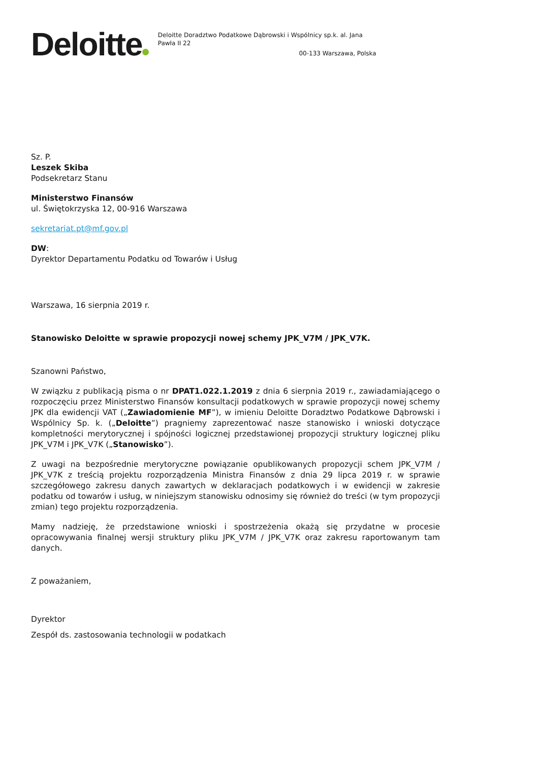Deloitte
Deloitte Doradztwo Podatkowe Dąbrowski i Wspólnicy sp.k. al. Jana Pawła II 22
00-133 Warszawa, Polska
Sz. P.
Leszek Skiba
Podsekretarz Stanu
Ministerstwo Finansów
ul. Świętokrzyska 12, 00-916 Warszawa
sekretariat.pt@mf.gov.pl
DW:
Dyrektor Departamentu Podatku od Towarów i Usług
Warszawa, 16 sierpnia 2019 r.
Stanowisko Deloitte w sprawie propozycji nowej schemy JPK_V7M / JPK_V7K.
Szanowni Państwo,
W związku z publikacją pisma o nr DPAT1.022.1.2019 z dnia 6 sierpnia 2019 r., zawiadamiającego o rozpoczęciu przez Ministerstwo Finansów konsultacji podatkowych w sprawie propozycji nowej schemy JPK dla ewidencji VAT („Zawiadomienie MF”), w imieniu Deloitte Doradztwo Podatkowe Dąbrowski i Wspólnicy Sp. k. („Deloitte”) pragniemy zaprezentować nasze stanowisko i wnioski dotyczące kompletności merytorycznej i spójności logicznej przedstawionej propozycji struktury logicznej pliku JPK_V7M i JPK_V7K („Stanowisko”).
Z uwagi na bezpośrednie merytoryczne powiązanie opublikowanych propozycji schem JPK_V7M / JPK_V7K z treścią projektu rozporządzenia Ministra Finansów z dnia 29 lipca 2019 r. w sprawie szczegółowego zakresu danych zawartych w deklaracjach podatkowych i w ewidencji w zakresie podatku od towarów i usług, w niniejszym stanowisku odnosimy się również do treści (w tym propozycji zmian) tego projektu rozporządzenia.
Mamy nadzieję, że przedstawione wnioski i spostrzeżenia okażą się przydatne w procesie opracowywania finalnej wersji struktury pliku JPK_V7M / JPK_V7K oraz zakresu raportowanym tam danych.
Z poważaniem,
Dyrektor
Zespół ds. zastosowania technologii w podatkach